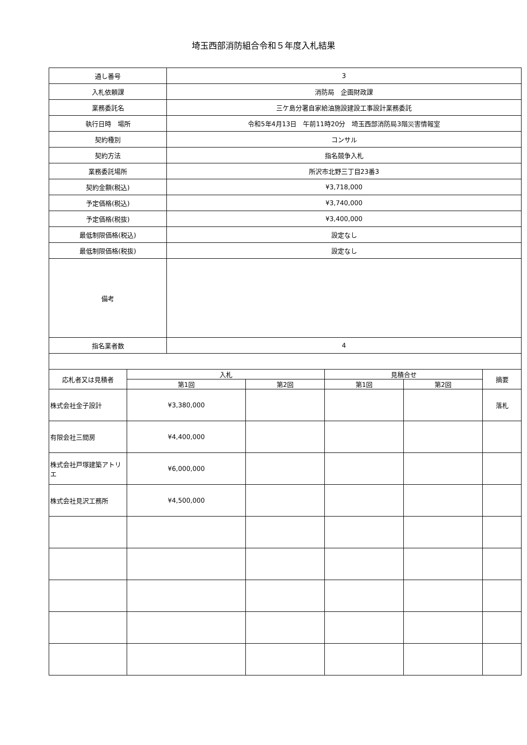埼玉西部消防組合令和５年度入札結果
| 通し番号 | | 3 | | | | |
| 入札依頼課 | | 消防局 企画財政課 | | | | |
| 業務委託名 | | 三ケ島分署自家給油施設建設工事設計業務委託 | | | | |
| 執行日時 場所 | | 令和5年4月13日 午前11時20分 埼玉西部消防局3階災害情報室 | | | | |
| 契約種別 | | コンサル | | | | |
| 契約方法 | | 指名競争入札 | | | | |
| 業務委託場所 | | 所沢市北野三丁目23番3 | | | | |
| 契約金額(税込) | | ¥3,718,000 | | | | |
| 予定価格(税込) | | ¥3,740,000 | | | | |
| 予定価格(税抜) | | ¥3,400,000 | | | | |
| 最低制限価格(税込) | | 設定なし | | | | |
| 最低制限価格(税抜) | | 設定なし | | | | |
| 備考 | | | | | | |
| 指名業者数 | | 4 | | | | |
| 応札者又は見積者 | 入札 | | | 見積合せ | | 摘要 |
| | 第1回 | | 第2回 | 第1回 | 第2回 | |
| 株式会社金子設計 | ¥3,380,000 | | | | | 落札 |
| 有限会社三間房 | ¥4,400,000 | | | | | |
| 株式会社戸塚建築アトリエ | ¥6,000,000 | | | | | |
| 株式会社見沢工務所 | ¥4,500,000 | | | | | |